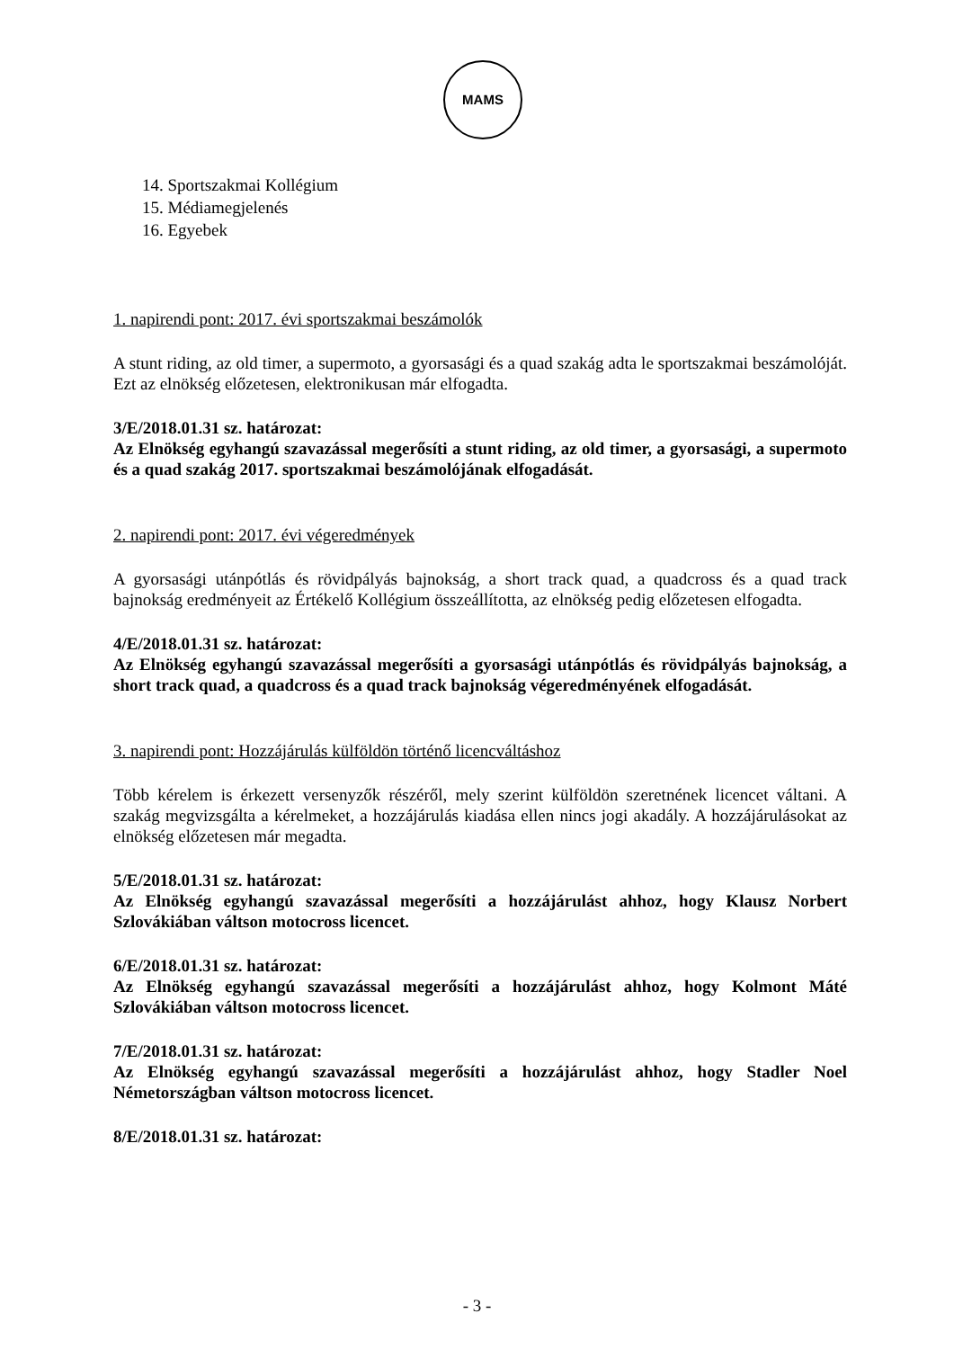MAMS
14. Sportszakmai Kollégium
15. Médiamegjelenés
16. Egyebek
1. napirendi pont: 2017. évi sportszakmai beszámolók
A stunt riding, az old timer, a supermoto, a gyorsasági és a quad szakág adta le sportszakmai beszámolóját. Ezt az elnökség előzetesen, elektronikusan már elfogadta.
3/E/2018.01.31 sz. határozat:
Az Elnökség egyhangú szavazással megerősíti a stunt riding, az old timer, a gyorsasági, a supermoto és a quad szakág 2017. sportszakmai beszámolójának elfogadását.
2. napirendi pont: 2017. évi végeredmények
A gyorsasági utánpótlás és rövidpályás bajnokság, a short track quad, a quadcross és a quad track bajnokság eredményeit az Értékelő Kollégium összeállította, az elnökség pedig előzetesen elfogadta.
4/E/2018.01.31 sz. határozat:
Az Elnökség egyhangú szavazással megerősíti a gyorsasági utánpótlás és rövidpályás bajnokság, a short track quad, a quadcross és a quad track bajnokság végeredményének elfogadását.
3. napirendi pont: Hozzájárulás külföldön történő licencváltáshoz
Több kérelem is érkezett versenyzők részéről, mely szerint külföldön szeretnének licencet váltani. A szakág megvizsgálta a kérelmeket, a hozzájárulás kiadása ellen nincs jogi akadály. A hozzájárulásokat az elnökség előzetesen már megadta.
5/E/2018.01.31 sz. határozat:
Az Elnökség egyhangú szavazással megerősíti a hozzájárulást ahhoz, hogy Klausz Norbert Szlovákiában váltson motocross licencet.
6/E/2018.01.31 sz. határozat:
Az Elnökség egyhangú szavazással megerősíti a hozzájárulást ahhoz, hogy Kolmont Máté Szlovákiában váltson motocross licencet.
7/E/2018.01.31 sz. határozat:
Az Elnökség egyhangú szavazással megerősíti a hozzájárulást ahhoz, hogy Stadler Noel Németországban váltson motocross licencet.
8/E/2018.01.31 sz. határozat:
- 3 -